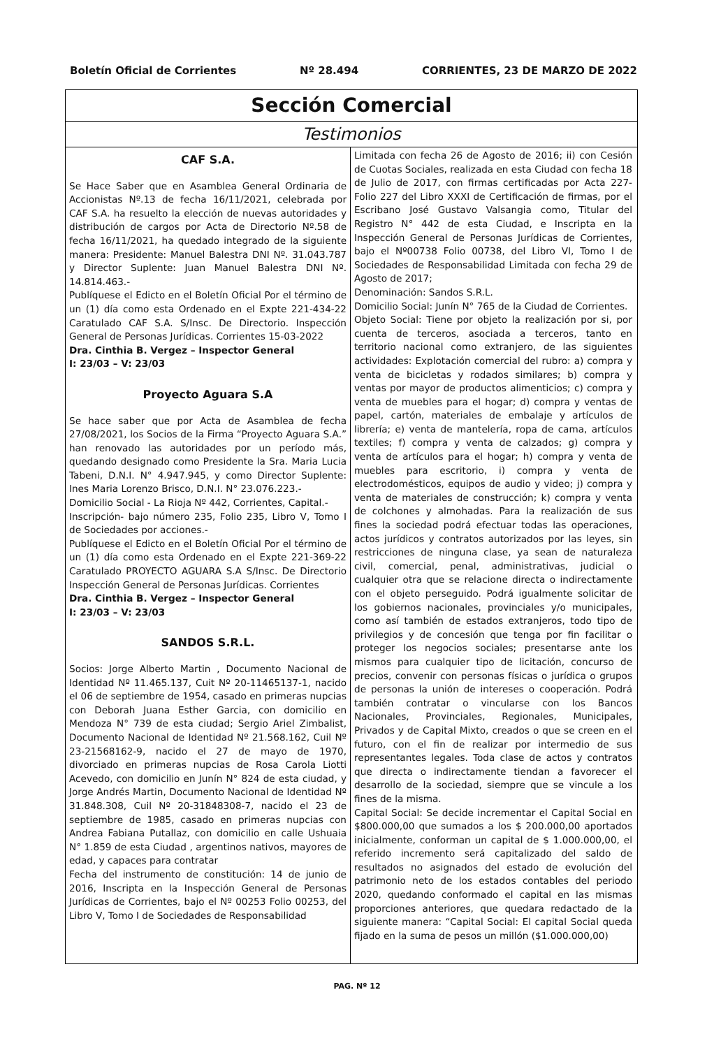Boletín Oficial de Corrientes Nº 28.494 CORRIENTES, 23 DE MARZO DE 2022
Sección Comercial
Testimonios
CAF S.A.
Se Hace Saber que en Asamblea General Ordinaria de Accionistas Nº.13 de fecha 16/11/2021, celebrada por CAF S.A. ha resuelto la elección de nuevas autoridades y distribución de cargos por Acta de Directorio Nº.58 de fecha 16/11/2021, ha quedado integrado de la siguiente manera: Presidente: Manuel Balestra DNI Nº. 31.043.787 y Director Suplente: Juan Manuel Balestra DNI Nº. 14.814.463.-
Publíquese el Edicto en el Boletín Oficial Por el término de un (1) día como esta Ordenado en el Expte 221-434-22 Caratulado CAF S.A. S/Insc. De Directorio. Inspección General de Personas Jurídicas. Corrientes 15-03-2022
Dra. Cinthia B. Vergez – Inspector General
I: 23/03 – V: 23/03
Proyecto Aguara S.A
Se hace saber que por Acta de Asamblea de fecha 27/08/2021, los Socios de la Firma “Proyecto Aguara S.A.” han renovado las autoridades por un período más, quedando designado como Presidente la Sra. Maria Lucia Tabeni, D.N.I. N° 4.947.945, y como Director Suplente: Ines Maria Lorenzo Brisco, D.N.I. N° 23.076.223.-
Domicilio Social - La Rioja Nº 442, Corrientes, Capital.-
Inscripción- bajo número 235, Folio 235, Libro V, Tomo I de Sociedades por acciones.-
Publíquese el Edicto en el Boletín Oficial Por el término de un (1) día como esta Ordenado en el Expte 221-369-22 Caratulado PROYECTO AGUARA S.A S/Insc. De Directorio Inspección General de Personas Jurídicas. Corrientes
Dra. Cinthia B. Vergez – Inspector General
I: 23/03 – V: 23/03
SANDOS S.R.L.
Socios: Jorge Alberto Martin , Documento Nacional de Identidad Nº 11.465.137, Cuit Nº 20-11465137-1, nacido el 06 de septiembre de 1954, casado en primeras nupcias con Deborah Juana Esther Garcia, con domicilio en Mendoza N° 739 de esta ciudad; Sergio Ariel Zimbalist, Documento Nacional de Identidad Nº 21.568.162, Cuil Nº 23-21568162-9, nacido el 27 de mayo de 1970, divorciado en primeras nupcias de Rosa Carola Liotti Acevedo, con domicilio en Junín N° 824 de esta ciudad, y Jorge Andrés Martin, Documento Nacional de Identidad Nº 31.848.308, Cuil Nº 20-31848308-7, nacido el 23 de septiembre de 1985, casado en primeras nupcias con Andrea Fabiana Putallaz, con domicilio en calle Ushuaia N° 1.859 de esta Ciudad , argentinos nativos, mayores de edad, y capaces para contratar
Fecha del instrumento de constitución: 14 de junio de 2016, Inscripta en la Inspección General de Personas Jurídicas de Corrientes, bajo el Nº 00253 Folio 00253, del Libro V, Tomo I de Sociedades de Responsabilidad
Limitada con fecha 26 de Agosto de 2016; ii) con Cesión de Cuotas Sociales, realizada en esta Ciudad con fecha 18 de Julio de 2017, con firmas certificadas por Acta 227-Folio 227 del Libro XXXI de Certificación de firmas, por el Escribano José Gustavo Valsangia como, Titular del Registro N° 442 de esta Ciudad, e Inscripta en la Inspección General de Personas Jurídicas de Corrientes, bajo el Nº00738 Folio 00738, del Libro VI, Tomo I de Sociedades de Responsabilidad Limitada con fecha 29 de Agosto de 2017;
Denominación: Sandos S.R.L.
Domicilio Social: Junín N° 765 de la Ciudad de Corrientes.
Objeto Social: Tiene por objeto la realización por si, por cuenta de terceros, asociada a terceros, tanto en territorio nacional como extranjero, de las siguientes actividades: Explotación comercial del rubro: a) compra y venta de bicicletas y rodados similares; b) compra y ventas por mayor de productos alimenticios; c) compra y venta de muebles para el hogar; d) compra y ventas de papel, cartón, materiales de embalaje y artículos de librería; e) venta de mantelería, ropa de cama, artículos textiles; f) compra y venta de calzados; g) compra y venta de artículos para el hogar; h) compra y venta de muebles para escritorio, i) compra y venta de electrodomésticos, equipos de audio y video; j) compra y venta de materiales de construcción; k) compra y venta de colchones y almohadas. Para la realización de sus fines la sociedad podrá efectuar todas las operaciones, actos jurídicos y contratos autorizados por las leyes, sin restricciones de ninguna clase, ya sean de naturaleza civil, comercial, penal, administrativas, judicial o cualquier otra que se relacione directa o indirectamente con el objeto perseguido. Podrá igualmente solicitar de los gobiernos nacionales, provinciales y/o municipales, como así también de estados extranjeros, todo tipo de privilegios y de concesión que tenga por fin facilitar o proteger los negocios sociales; presentarse ante los mismos para cualquier tipo de licitación, concurso de precios, convenir con personas físicas o jurídica o grupos de personas la unión de intereses o cooperación. Podrá también contratar o vincularse con los Bancos Nacionales, Provinciales, Regionales, Municipales, Privados y de Capital Mixto, creados o que se creen en el futuro, con el fin de realizar por intermedio de sus representantes legales. Toda clase de actos y contratos que directa o indirectamente tiendan a favorecer el desarrollo de la sociedad, siempre que se vincule a los fines de la misma.
Capital Social: Se decide incrementar el Capital Social en $800.000,00 que sumados a los $ 200.000,00 aportados inicialmente, conforman un capital de $ 1.000.000,00, el referido incremento será capitalizado del saldo de resultados no asignados del estado de evolución del patrimonio neto de los estados contables del periodo 2020, quedando conformado el capital en las mismas proporciones anteriores, que quedara redactado de la siguiente manera: “Capital Social: El capital Social queda fijado en la suma de pesos un millón ($1.000.000,00)
PAG. Nº 12